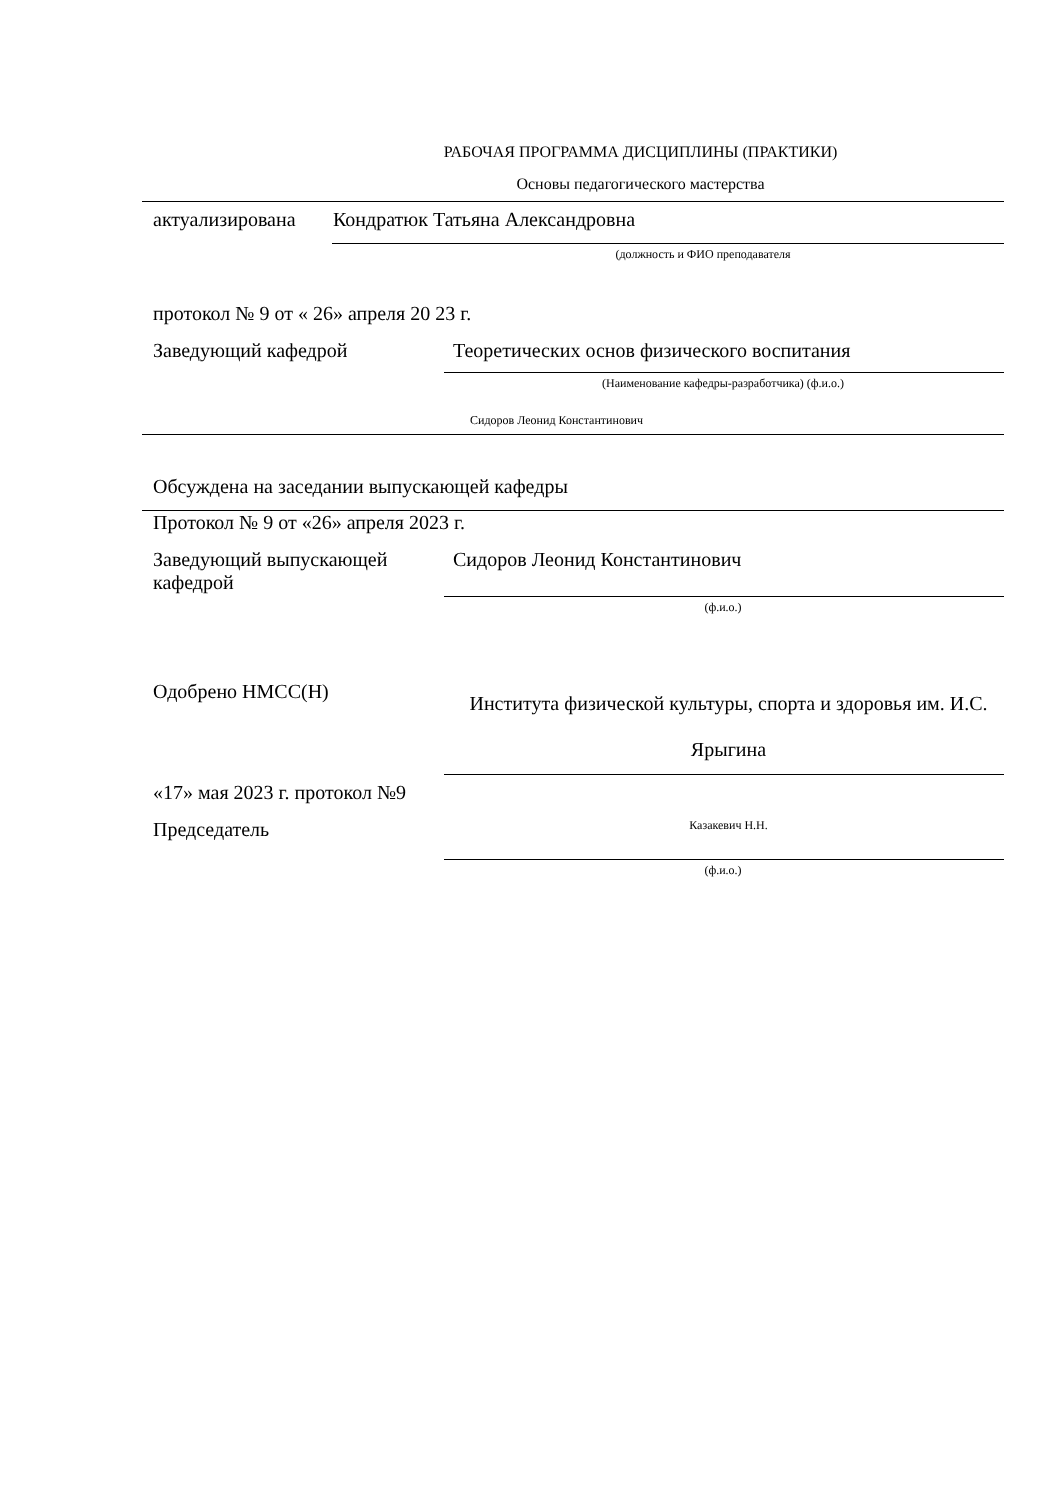РАБОЧАЯ ПРОГРАММА ДИСЦИПЛИНЫ (ПРАКТИКИ)
Основы педагогического мастерства
актуализирована Кондратюк Татьяна Александровна
(должность и ФИО преподавателя
протокол № 9 от « 26» апреля 20 23 г.
Заведующий кафедрой Теоретических основ физического воспитания
(Наименование кафедры-разработчика) (ф.и.о.)
Сидоров Леонид Константинович
Обсуждена на заседании выпускающей кафедры
Протокол № 9 от «26» апреля 2023 г.
Заведующий выпускающей кафедрой
Сидоров Леонид Константинович
(ф.и.о.)
Одобрено НМСС(Н)
Института физической культуры, спорта и здоровья им. И.С. Ярыгина
«17» мая 2023 г. протокол №9
Председатель
Казакевич Н.Н.
(ф.и.о.)